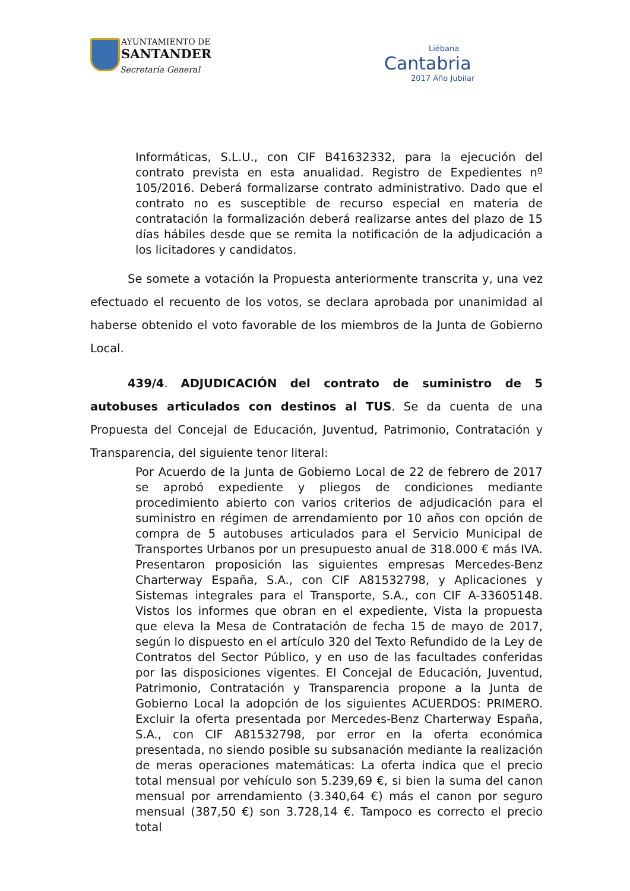AYUNTAMIENTO DE
SANTANDER
Secretaría General
Liébana
Cantabria
2017 Año Jubilar
Informáticas, S.L.U., con CIF B41632332, para la ejecución del contrato prevista en esta anualidad. Registro de Expedientes nº 105/2016. Deberá formalizarse contrato administrativo. Dado que el contrato no es susceptible de recurso especial en materia de contratación la formalización deberá realizarse antes del plazo de 15 días hábiles desde que se remita la notificación de la adjudicación a los licitadores y candidatos.
Se somete a votación la Propuesta anteriormente transcrita y, una vez efectuado el recuento de los votos, se declara aprobada por unanimidad al haberse obtenido el voto favorable de los miembros de la Junta de Gobierno Local.
439/4. ADJUDICACIÓN del contrato de suministro de 5 autobuses articulados con destinos al TUS. Se da cuenta de una Propuesta del Concejal de Educación, Juventud, Patrimonio, Contratación y Transparencia, del siguiente tenor literal:
Por Acuerdo de la Junta de Gobierno Local de 22 de febrero de 2017 se aprobó expediente y pliegos de condiciones mediante procedimiento abierto con varios criterios de adjudicación para el suministro en régimen de arrendamiento por 10 años con opción de compra de 5 autobuses articulados para el Servicio Municipal de Transportes Urbanos por un presupuesto anual de 318.000 € más IVA. Presentaron proposición las siguientes empresas Mercedes-Benz Charterway España, S.A., con CIF A81532798, y Aplicaciones y Sistemas integrales para el Transporte, S.A., con CIF A-33605148. Vistos los informes que obran en el expediente, Vista la propuesta que eleva la Mesa de Contratación de fecha 15 de mayo de 2017, según lo dispuesto en el artículo 320 del Texto Refundido de la Ley de Contratos del Sector Público, y en uso de las facultades conferidas por las disposiciones vigentes. El Concejal de Educación, Juventud, Patrimonio, Contratación y Transparencia propone a la Junta de Gobierno Local la adopción de los siguientes ACUERDOS: PRIMERO. Excluir la oferta presentada por Mercedes-Benz Charterway España, S.A., con CIF A81532798, por error en la oferta económica presentada, no siendo posible su subsanación mediante la realización de meras operaciones matemáticas: La oferta indica que el precio total mensual por vehículo son 5.239,69 €, si bien la suma del canon mensual por arrendamiento (3.340,64 €) más el canon por seguro mensual (387,50 €) son 3.728,14 €. Tampoco es correcto el precio total